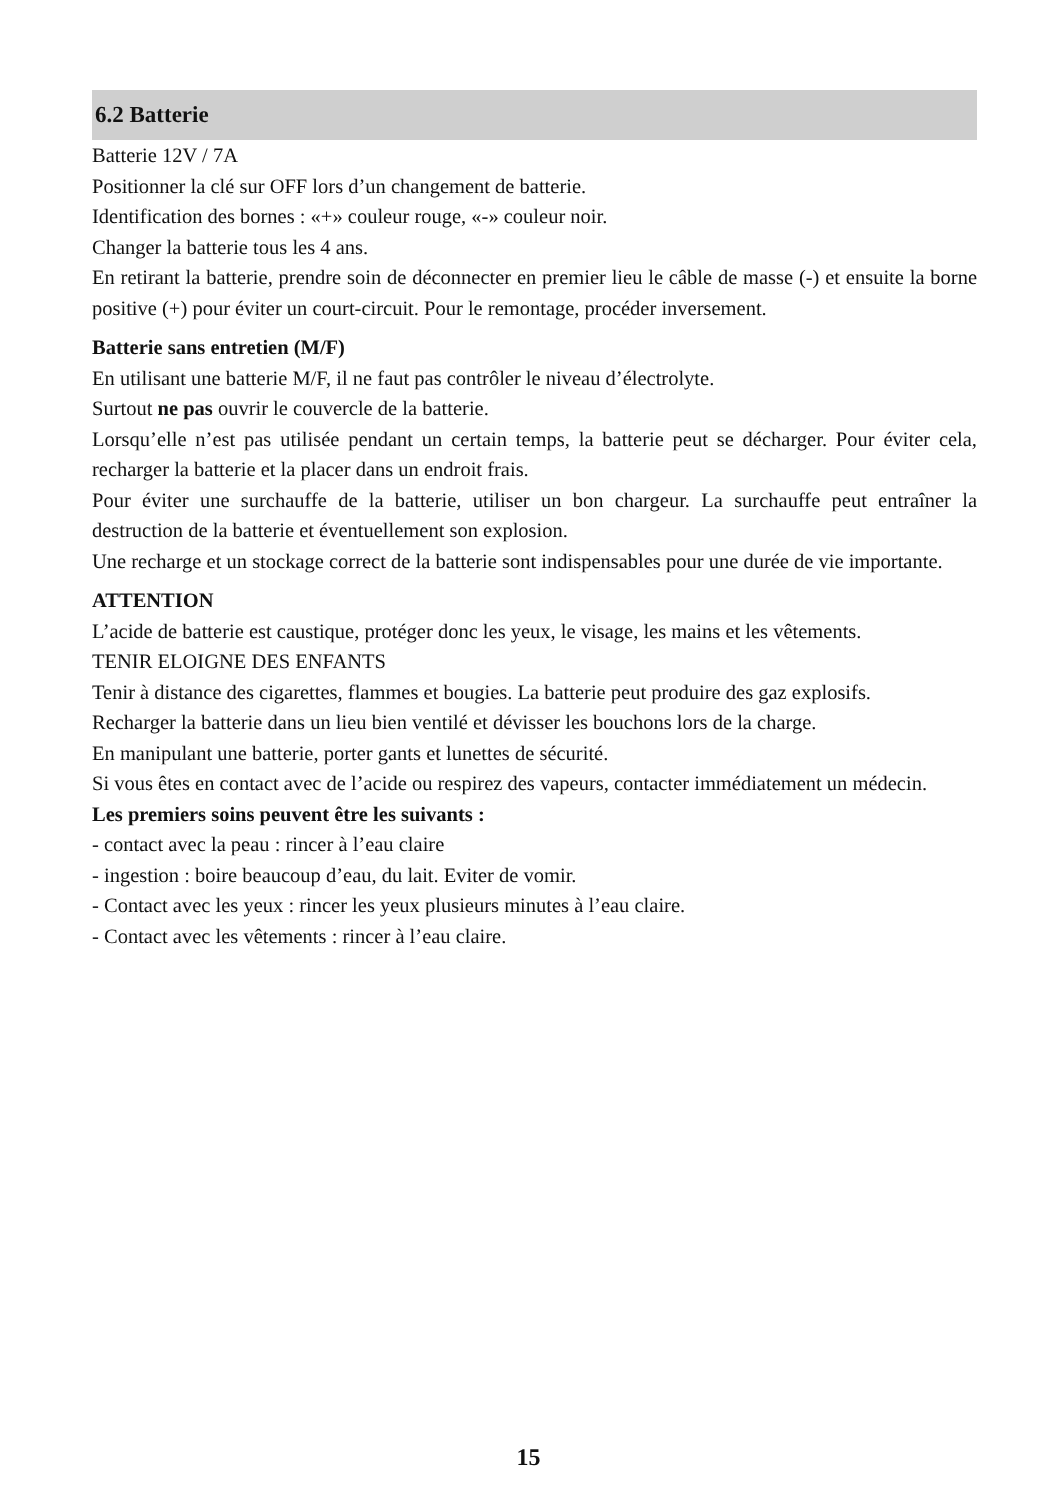6.2 Batterie
Batterie 12V / 7A
Positionner la clé sur OFF lors d’un changement de batterie.
Identification des bornes : «+» couleur rouge, «-» couleur noir.
Changer la batterie tous les 4 ans.
En retirant la batterie, prendre soin de déconnecter en premier lieu le câble de masse (-) et ensuite la borne positive (+) pour éviter un court-circuit. Pour le remontage, procéder inversement.
Batterie sans entretien (M/F)
En utilisant une batterie M/F, il ne faut pas contrôler le niveau d’électrolyte.
Surtout ne pas ouvrir le couvercle de la batterie.
Lorsqu’elle n’est pas utilisée pendant un certain temps, la batterie peut se décharger. Pour éviter cela, recharger la batterie et la placer dans un endroit frais.
Pour éviter une surchauffe de la batterie, utiliser un bon chargeur. La surchauffe peut entraîner la destruction de la batterie et éventuellement son explosion.
Une recharge et un stockage correct de la batterie sont indispensables pour une durée de vie importante.
ATTENTION
L’acide de batterie est caustique, protéger donc les yeux, le visage, les mains et les vêtements.
TENIR ELOIGNE DES ENFANTS
Tenir à distance des cigarettes, flammes et bougies. La batterie peut produire des gaz explosifs.
Recharger la batterie dans un lieu bien ventilé et dévisser les bouchons lors de la charge.
En manipulant une batterie, porter gants et lunettes de sécurité.
Si vous êtes en contact avec de l’acide ou respirez des vapeurs, contacter immédiatement un médecin.
Les premiers soins peuvent être les suivants :
- contact avec la peau : rincer à l’eau claire
- ingestion : boire beaucoup d’eau, du lait. Eviter de vomir.
- Contact avec les yeux : rincer les yeux plusieurs minutes à l’eau claire.
- Contact avec les vêtements : rincer à l’eau claire.
15